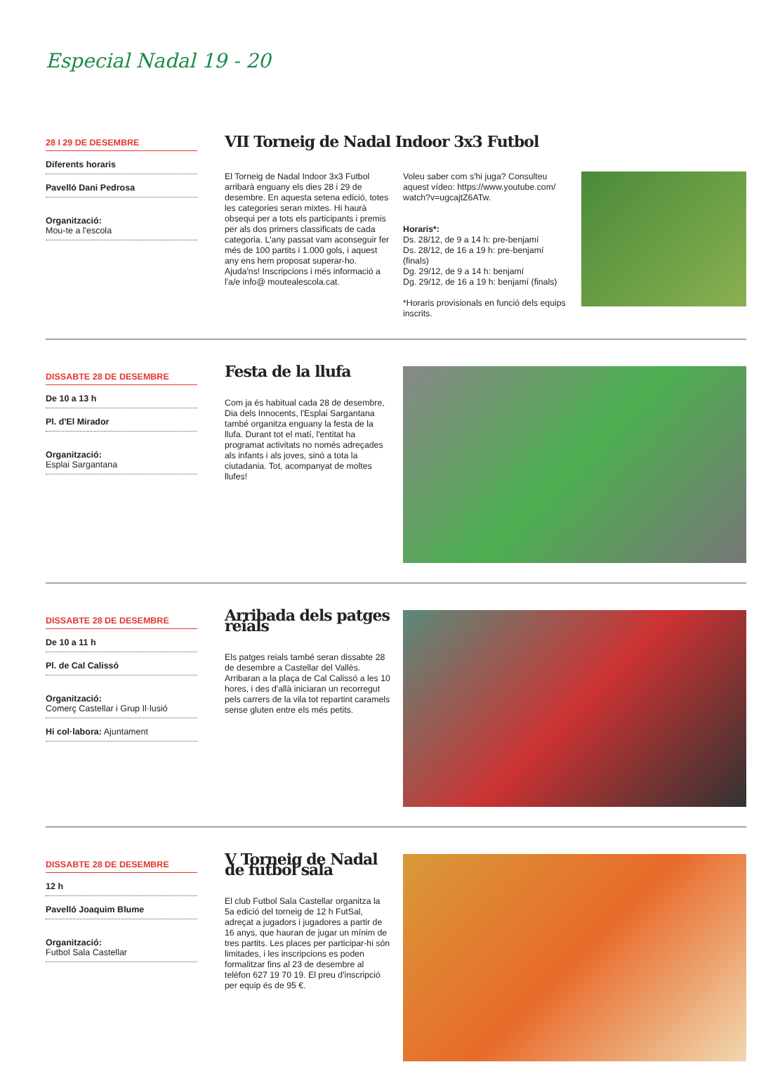Especial Nadal 19 - 20
28 I 29 DE DESEMBRE
Diferents horaris
Pavelló Dani Pedrosa
Organització:
Mou-te a l'escola
VII Torneig de Nadal Indoor 3x3 Futbol
El Torneig de Nadal Indoor 3x3 Futbol arribarà enguany els dies 28 i 29 de desembre. En aquesta setena edició, totes les categories seran mixtes. Hi haurà obsequi per a tots els participants i premis per als dos primers classificats de cada categoria. L'any passat vam aconseguir fer més de 100 partits i 1.000 gols, i aquest any ens hem proposat superar-ho. Ajuda'ns! Inscripcions i més informació a l'a/e info@ moutealescola.cat.
Voleu saber com s'hi juga? Consulteu aquest vídeo: https://www.youtube.com/ watch?v=ugcajtZ6ATw.
Horaris*:
Ds. 28/12, de 9 a 14 h: pre-benjamí
Ds. 28/12, de 16 a 19 h: pre-benjamí (finals)
Dg. 29/12, de 9 a 14 h: benjamí
Dg. 29/12, de 16 a 19 h: benjamí (finals)
*Horaris provisionals en funció dels equips inscrits.
DISSABTE 28 DE DESEMBRE
De 10 a 13 h
Pl. d'El Mirador
Organització:
Esplai Sargantana
Festa de la llufa
Com ja és habitual cada 28 de desembre, Dia dels Innocents, l'Esplai Sargantana també organitza enguany la festa de la llufa. Durant tot el matí, l'entitat ha programat activitats no només adreçades als infants i als joves, sinó a tota la ciutadania. Tot, acompanyat de moltes llufes!
DISSABTE 28 DE DESEMBRE
De 10 a 11 h
Pl. de Cal Calissó
Organització:
Comerç Castellar i Grup Il·lusió
Hi col·labora: Ajuntament
Arribada dels patges reials
Els patges reials també seran dissabte 28 de desembre a Castellar del Vallès. Arribaran a la plaça de Cal Calissó a les 10 hores, i des d'allà iniciaran un recorregut pels carrers de la vila tot repartint caramels sense gluten entre els més petits.
DISSABTE 28 DE DESEMBRE
12 h
Pavelló Joaquim Blume
Organització:
Futbol Sala Castellar
V Torneig de Nadal de futbol sala
El club Futbol Sala Castellar organitza la 5a edició del torneig de 12 h FutSal, adreçat a jugadors i jugadores a partir de 16 anys, que hauran de jugar un mínim de tres partits. Les places per participar-hi són limitades, i les inscripcions es poden formalitzar fins al 23 de desembre al telèfon 627 19 70 19. El preu d'inscripció per equip és de 95 €.